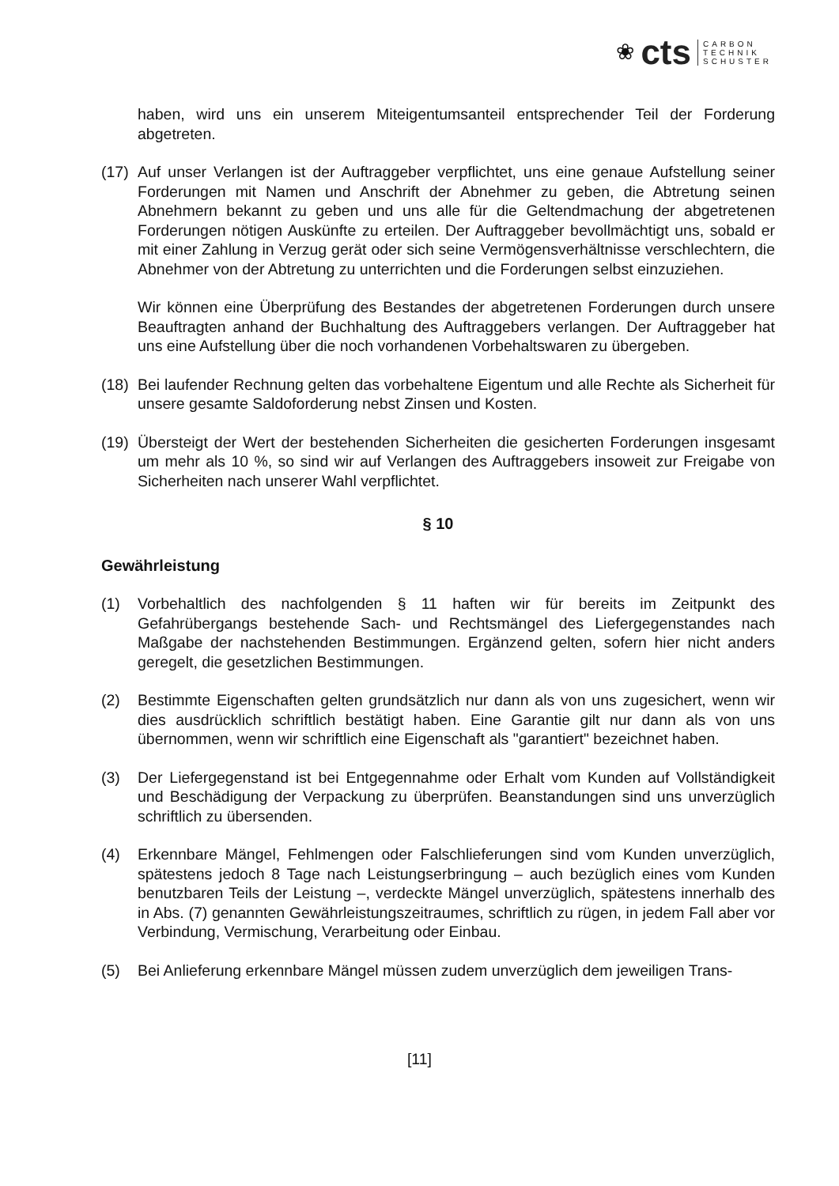❀ cts CARBON
TECHNIK
SCHUSTER
haben, wird uns ein unserem Miteigentumsanteil entsprechender Teil der Forderung abgetreten.
(17)
Auf unser Verlangen ist der Auftraggeber verpflichtet, uns eine genaue Aufstellung seiner Forderungen mit Namen und Anschrift der Abnehmer zu geben, die Abtretung seinen Abnehmern bekannt zu geben und uns alle für die Geltendmachung der abgetretenen Forderungen nötigen Auskünfte zu erteilen. Der Auftraggeber bevollmächtigt uns, sobald er mit einer Zahlung in Verzug gerät oder sich seine Vermögensverhältnisse verschlechtern, die Abnehmer von der Abtretung zu unterrichten und die Forderungen selbst einzuziehen.
Wir können eine Überprüfung des Bestandes der abgetretenen Forderungen durch unsere Beauftragten anhand der Buchhaltung des Auftraggebers verlangen. Der Auftraggeber hat uns eine Aufstellung über die noch vorhandenen Vorbehaltswaren zu übergeben.
(18)
Bei laufender Rechnung gelten das vorbehaltene Eigentum und alle Rechte als Sicherheit für unsere gesamte Saldoforderung nebst Zinsen und Kosten.
(19)
Übersteigt der Wert der bestehenden Sicherheiten die gesicherten Forderungen insgesamt um mehr als 10 %, so sind wir auf Verlangen des Auftraggebers insoweit zur Freigabe von Sicherheiten nach unserer Wahl verpflichtet.
§ 10
Gewährleistung
(1) Vorbehaltlich des nachfolgenden § 11 haften wir für bereits im Zeitpunkt des Gefahrübergangs bestehende Sach- und Rechtsmängel des Liefergegenstandes nach Maßgabe der nachstehenden Bestimmungen. Ergänzend gelten, sofern hier nicht anders geregelt, die gesetzlichen Bestimmungen.
(2) Bestimmte Eigenschaften gelten grundsätzlich nur dann als von uns zugesichert, wenn wir dies ausdrücklich schriftlich bestätigt haben. Eine Garantie gilt nur dann als von uns übernommen, wenn wir schriftlich eine Eigenschaft als "garantiert" bezeichnet haben.
(3) Der Liefergegenstand ist bei Entgegennahme oder Erhalt vom Kunden auf Vollständigkeit und Beschädigung der Verpackung zu überprüfen. Beanstandungen sind uns unverzüglich schriftlich zu übersenden.
(4) Erkennbare Mängel, Fehlmengen oder Falschlieferungen sind vom Kunden unverzüglich, spätestens jedoch 8 Tage nach Leistungserbringung – auch bezüglich eines vom Kunden benutzbaren Teils der Leistung –, verdeckte Mängel unverzüglich, spätestens innerhalb des in Abs. (7) genannten Gewährleistungszeitraumes, schriftlich zu rügen, in jedem Fall aber vor Verbindung, Vermischung, Verarbeitung oder Einbau.
(5) Bei Anlieferung erkennbare Mängel müssen zudem unverzüglich dem jeweiligen Trans-
[11]